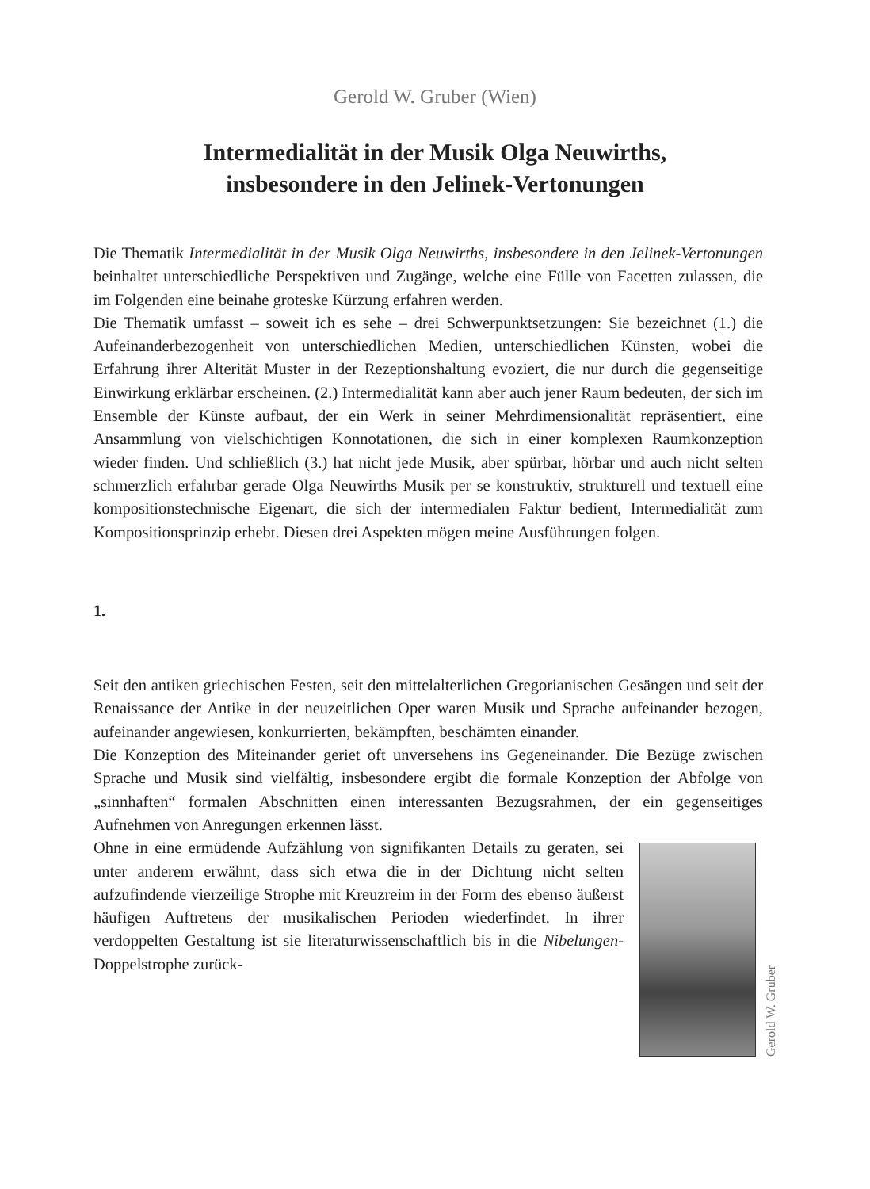Gerold W. Gruber (Wien)
Intermedialität in der Musik Olga Neuwirths,
insbesondere in den Jelinek-Vertonungen
Die Thematik Intermedialität in der Musik Olga Neuwirths, insbesondere in den Jelinek-Vertonungen beinhaltet unterschiedliche Perspektiven und Zugänge, welche eine Fülle von Facetten zulassen, die im Folgenden eine beinahe groteske Kürzung erfahren werden.
Die Thematik umfasst – soweit ich es sehe – drei Schwerpunktsetzungen: Sie bezeichnet (1.) die Aufeinanderbezogenheit von unterschiedlichen Medien, unterschiedlichen Künsten, wobei die Erfahrung ihrer Alterität Muster in der Rezeptionshaltung evoziert, die nur durch die gegenseitige Einwirkung erklärbar erscheinen. (2.) Intermedialität kann aber auch jener Raum bedeuten, der sich im Ensemble der Künste aufbaut, der ein Werk in seiner Mehrdimensionalität repräsentiert, eine Ansammlung von vielschichtigen Konnotationen, die sich in einer komplexen Raumkonzeption wieder finden. Und schließlich (3.) hat nicht jede Musik, aber spürbar, hörbar und auch nicht selten schmerzlich erfahrbar gerade Olga Neuwirths Musik per se konstruktiv, strukturell und textuell eine kompositionstechnische Eigenart, die sich der intermedialen Faktur bedient, Intermedialität zum Kompositionsprinzip erhebt. Diesen drei Aspekten mögen meine Ausführungen folgen.
1.
Seit den antiken griechischen Festen, seit den mittelalterlichen Gregorianischen Gesängen und seit der Renaissance der Antike in der neuzeitlichen Oper waren Musik und Sprache aufeinander bezogen, aufeinander angewiesen, konkurrierten, bekämpften, beschämten einander.
Die Konzeption des Miteinander geriet oft unversehens ins Gegeneinander. Die Bezüge zwischen Sprache und Musik sind vielfältig, insbesondere ergibt die formale Konzeption der Abfolge von „sinnhaften“ formalen Abschnitten einen interessanten Bezugsrahmen, der ein gegenseitiges Aufnehmen von Anregungen erkennen lässt.
Gerold W. Gruber
Ohne in eine ermüdende Aufzählung von signifikanten Details zu geraten, sei unter anderem erwähnt, dass sich etwa die in der Dichtung nicht selten aufzufindende vierzeilige Strophe mit Kreuzreim in der Form des ebenso äußerst häufigen Auftretens der musikalischen Perioden wiederfindet. In ihrer verdoppelten Gestaltung ist sie literaturwissenschaftlich bis in die Nibelungen-Doppelstrophe zurück-